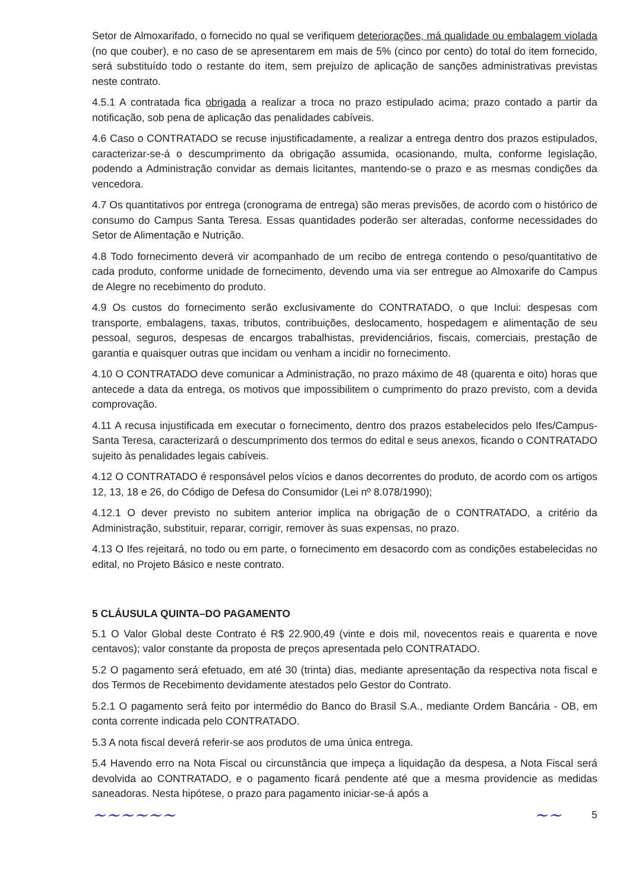Setor de Almoxarifado, o fornecido no qual se verifiquem deteriorações, má qualidade ou embalagem violada (no que couber), e no caso de se apresentarem em mais de 5% (cinco por cento) do total do item fornecido, será substituído todo o restante do item, sem prejuízo de aplicação de sanções administrativas previstas neste contrato.
4.5.1 A contratada fica obrigada a realizar a troca no prazo estipulado acima; prazo contado a partir da notificação, sob pena de aplicação das penalidades cabíveis.
4.6 Caso o CONTRATADO se recuse injustificadamente, a realizar a entrega dentro dos prazos estipulados, caracterizar-se-á o descumprimento da obrigação assumida, ocasionando, multa, conforme legislação, podendo a Administração convidar as demais licitantes, mantendo-se o prazo e as mesmas condições da vencedora.
4.7 Os quantitativos por entrega (cronograma de entrega) são meras previsões, de acordo com o histórico de consumo do Campus Santa Teresa. Essas quantidades poderão ser alteradas, conforme necessidades do Setor de Alimentação e Nutrição.
4.8 Todo fornecimento deverá vir acompanhado de um recibo de entrega contendo o peso/quantitativo de cada produto, conforme unidade de fornecimento, devendo uma via ser entregue ao Almoxarife do Campus de Alegre no recebimento do produto.
4.9 Os custos do fornecimento serão exclusivamente do CONTRATADO, o que Inclui: despesas com transporte, embalagens, taxas, tributos, contribuições, deslocamento, hospedagem e alimentação de seu pessoal, seguros, despesas de encargos trabalhistas, previdenciários, fiscais, comerciais, prestação de garantia e quaisquer outras que incidam ou venham a incidir no fornecimento.
4.10 O CONTRATADO deve comunicar a Administração, no prazo máximo de 48 (quarenta e oito) horas que antecede a data da entrega, os motivos que impossibilitem o cumprimento do prazo previsto, com a devida comprovação.
4.11 A recusa injustificada em executar o fornecimento, dentro dos prazos estabelecidos pelo Ifes/Campus-Santa Teresa, caracterizará o descumprimento dos termos do edital e seus anexos, ficando o CONTRATADO sujeito às penalidades legais cabíveis.
4.12 O CONTRATADO é responsável pelos vícios e danos decorrentes do produto, de acordo com os artigos 12, 13, 18 e 26, do Código de Defesa do Consumidor (Lei nº 8.078/1990);
4.12.1 O dever previsto no subitem anterior implica na obrigação de o CONTRATADO, a critério da Administração, substituir, reparar, corrigir, remover às suas expensas, no prazo.
4.13 O Ifes rejeitará, no todo ou em parte, o fornecimento em desacordo com as condições estabelecidas no edital, no Projeto Básico e neste contrato.
5 CLÁUSULA QUINTA–DO PAGAMENTO
5.1 O Valor Global deste Contrato é R$ 22.900,49 (vinte e dois mil, novecentos reais e quarenta e nove centavos); valor constante da proposta de preços apresentada pelo CONTRATADO.
5.2 O pagamento será efetuado, em até 30 (trinta) dias, mediante apresentação da respectiva nota fiscal e dos Termos de Recebimento devidamente atestados pelo Gestor do Contrato.
5.2.1 O pagamento será feito por intermédio do Banco do Brasil S.A., mediante Ordem Bancária - OB, em conta corrente indicada pelo CONTRATADO.
5.3 A nota fiscal deverá referir-se aos produtos de uma única entrega.
5.4 Havendo erro na Nota Fiscal ou circunstância que impeça a liquidação da despesa, a Nota Fiscal será devolvida ao CONTRATADO, e o pagamento ficará pendente até que a mesma providencie as medidas saneadoras. Nesta hipótese, o prazo para pagamento iniciar-se-á após a
~~~~~~ ~~ 5